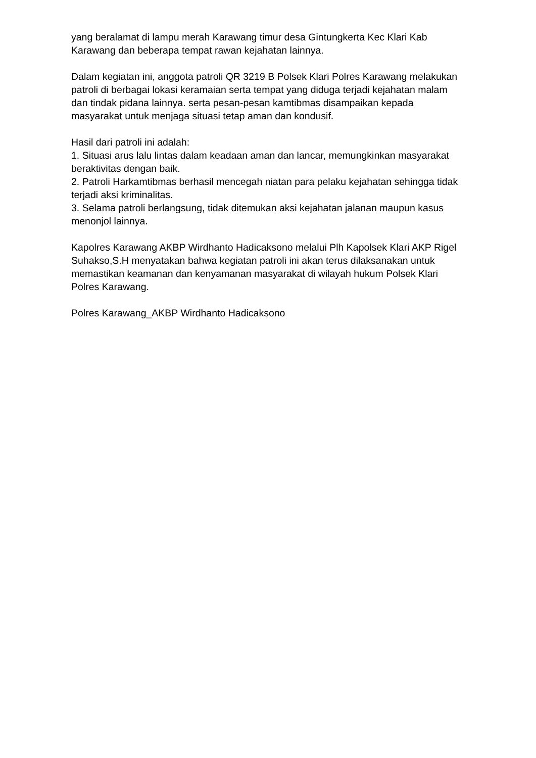yang beralamat di lampu merah Karawang timur desa Gintungkerta Kec Klari Kab Karawang dan beberapa tempat rawan kejahatan lainnya.
Dalam kegiatan ini, anggota patroli QR 3219 B Polsek Klari Polres Karawang melakukan patroli di berbagai lokasi keramaian serta tempat yang diduga terjadi kejahatan malam dan tindak pidana lainnya. serta pesan-pesan kamtibmas disampaikan kepada masyarakat untuk menjaga situasi tetap aman dan kondusif.
Hasil dari patroli ini adalah:
1. Situasi arus lalu lintas dalam keadaan aman dan lancar, memungkinkan masyarakat beraktivitas dengan baik.
2. Patroli Harkamtibmas berhasil mencegah niatan para pelaku kejahatan sehingga tidak terjadi aksi kriminalitas.
3. Selama patroli berlangsung, tidak ditemukan aksi kejahatan jalanan maupun kasus menonjol lainnya.
Kapolres Karawang AKBP Wirdhanto Hadicaksono melalui Plh Kapolsek Klari AKP Rigel Suhakso,S.H menyatakan bahwa kegiatan patroli ini akan terus dilaksanakan untuk memastikan keamanan dan kenyamanan masyarakat di wilayah hukum Polsek Klari Polres Karawang.
Polres Karawang_AKBP Wirdhanto Hadicaksono